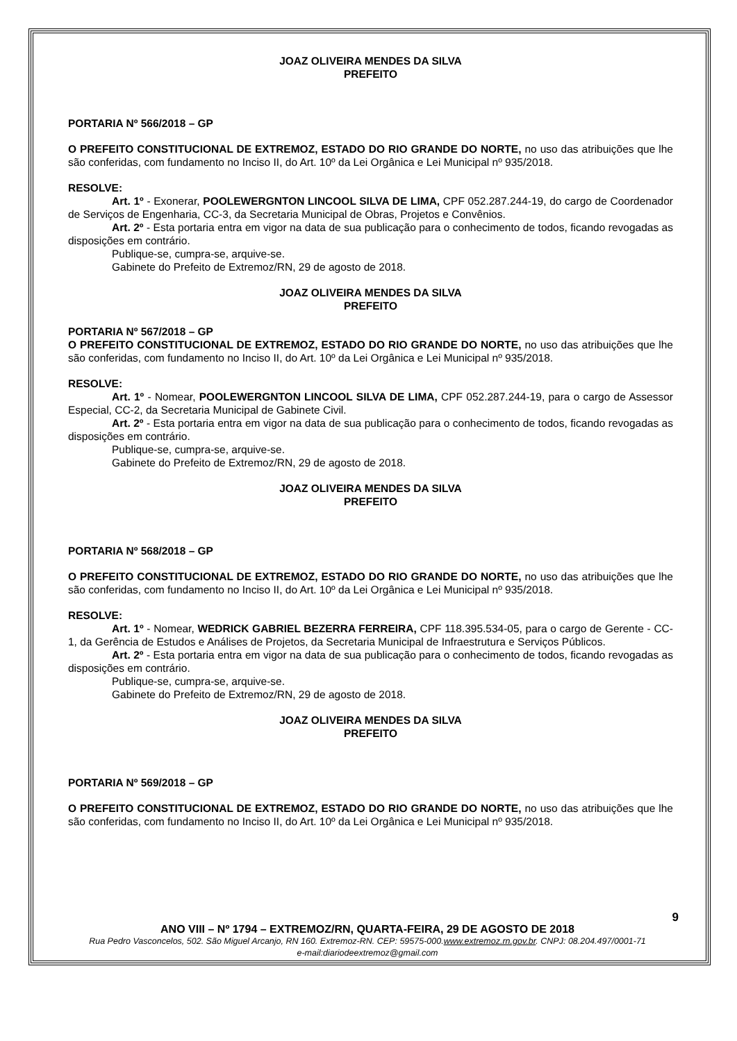JOAZ OLIVEIRA MENDES DA SILVA
PREFEITO
PORTARIA Nº 566/2018 – GP
O PREFEITO CONSTITUCIONAL DE EXTREMOZ, ESTADO DO RIO GRANDE DO NORTE, no uso das atribuições que lhe são conferidas, com fundamento no Inciso II, do Art. 10º da Lei Orgânica e Lei Municipal nº 935/2018.
RESOLVE:
Art. 1º - Exonerar, POOLEWERGNTON LINCOOL SILVA DE LIMA, CPF 052.287.244-19, do cargo de Coordenador de Serviços de Engenharia, CC-3, da Secretaria Municipal de Obras, Projetos e Convênios.
Art. 2º - Esta portaria entra em vigor na data de sua publicação para o conhecimento de todos, ficando revogadas as disposições em contrário.
Publique-se, cumpra-se, arquive-se.
Gabinete do Prefeito de Extremoz/RN, 29 de agosto de 2018.
JOAZ OLIVEIRA MENDES DA SILVA
PREFEITO
PORTARIA Nº 567/2018 – GP
O PREFEITO CONSTITUCIONAL DE EXTREMOZ, ESTADO DO RIO GRANDE DO NORTE, no uso das atribuições que lhe são conferidas, com fundamento no Inciso II, do Art. 10º da Lei Orgânica e Lei Municipal nº 935/2018.
RESOLVE:
Art. 1º - Nomear, POOLEWERGNTON LINCOOL SILVA DE LIMA, CPF 052.287.244-19, para o cargo de Assessor Especial, CC-2, da Secretaria Municipal de Gabinete Civil.
Art. 2º - Esta portaria entra em vigor na data de sua publicação para o conhecimento de todos, ficando revogadas as disposições em contrário.
Publique-se, cumpra-se, arquive-se.
Gabinete do Prefeito de Extremoz/RN, 29 de agosto de 2018.
JOAZ OLIVEIRA MENDES DA SILVA
PREFEITO
PORTARIA Nº 568/2018 – GP
O PREFEITO CONSTITUCIONAL DE EXTREMOZ, ESTADO DO RIO GRANDE DO NORTE, no uso das atribuições que lhe são conferidas, com fundamento no Inciso II, do Art. 10º da Lei Orgânica e Lei Municipal nº 935/2018.
RESOLVE:
Art. 1º - Nomear, WEDRICK GABRIEL BEZERRA FERREIRA, CPF 118.395.534-05, para o cargo de Gerente - CC-1, da Gerência de Estudos e Análises de Projetos, da Secretaria Municipal de Infraestrutura e Serviços Públicos.
Art. 2º - Esta portaria entra em vigor na data de sua publicação para o conhecimento de todos, ficando revogadas as disposições em contrário.
Publique-se, cumpra-se, arquive-se.
Gabinete do Prefeito de Extremoz/RN, 29 de agosto de 2018.
JOAZ OLIVEIRA MENDES DA SILVA
PREFEITO
PORTARIA Nº 569/2018 – GP
O PREFEITO CONSTITUCIONAL DE EXTREMOZ, ESTADO DO RIO GRANDE DO NORTE, no uso das atribuições que lhe são conferidas, com fundamento no Inciso II, do Art. 10º da Lei Orgânica e Lei Municipal nº 935/2018.
9
ANO VIII – Nº 1794 – EXTREMOZ/RN, QUARTA-FEIRA, 29 DE AGOSTO DE 2018
Rua Pedro Vasconcelos, 502. São Miguel Arcanjo, RN 160. Extremoz-RN. CEP: 59575-000.www.extremoz.rn.gov.br. CNPJ: 08.204.497/0001-71
e-mail:diariodeextremoz@gmail.com